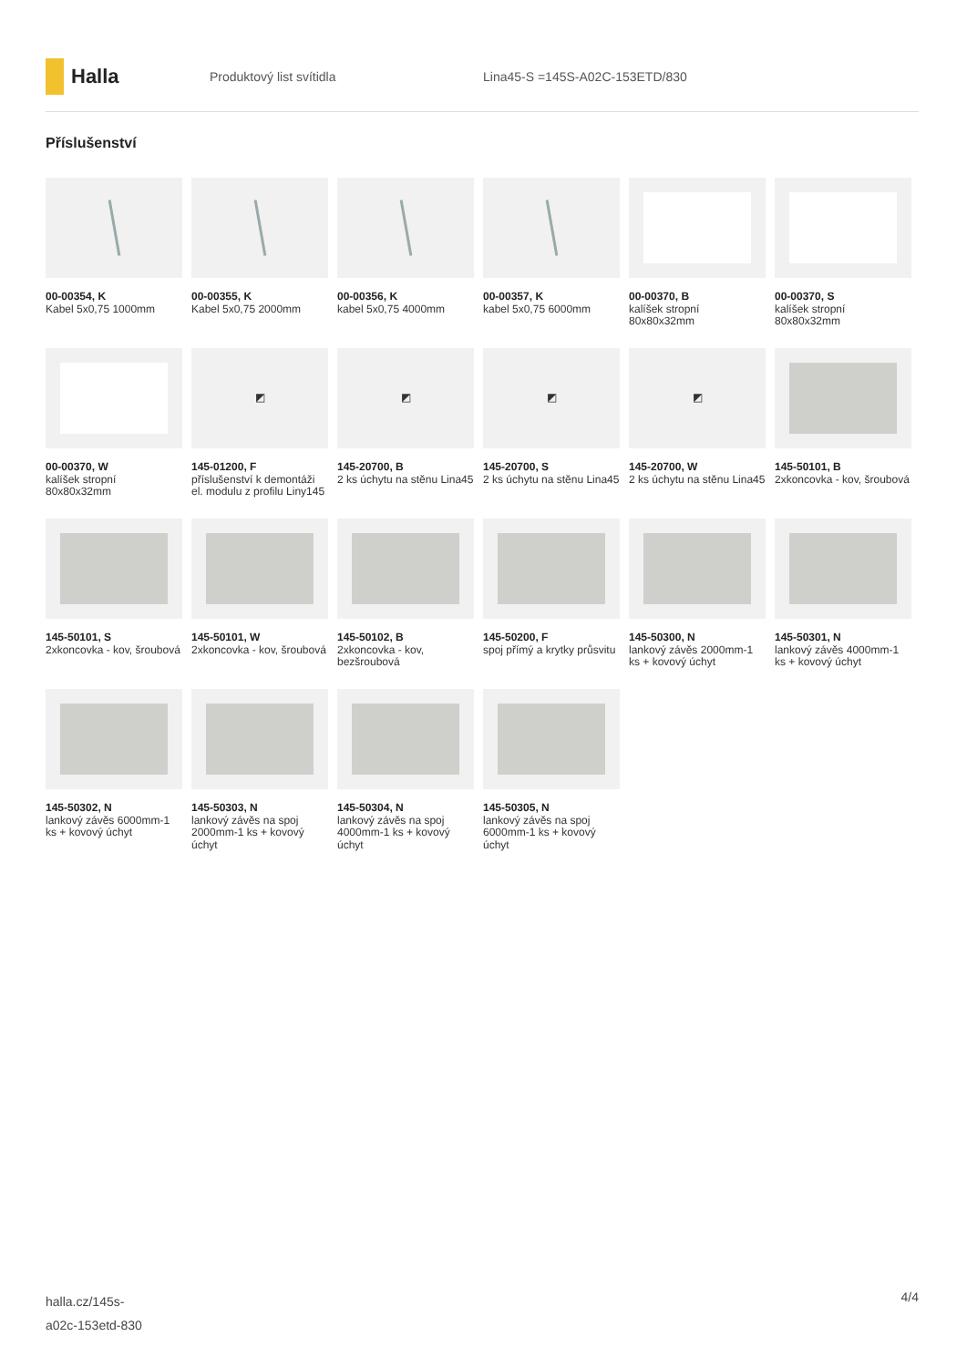Halla
Produktový list svítidla Lina45-S =145S-A02C-153ETD/830
Příslušenství
00-00354, K
Kabel 5x0,75 1000mm
00-00355, K
Kabel 5x0,75 2000mm
00-00356, K
kabel 5x0,75 4000mm
00-00357, K
kabel 5x0,75 6000mm
00-00370, B
kalíšek stropní 80x80x32mm
00-00370, S
kalíšek stropní 80x80x32mm
00-00370, W
kalíšek stropní 80x80x32mm
◩
145-01200, F
příslušenství k demontáži el. modulu z profilu Liny145
◩
145-20700, B
2 ks úchytu na stěnu Lina45
◩
145-20700, S
2 ks úchytu na stěnu Lina45
◩
145-20700, W
2 ks úchytu na stěnu Lina45
145-50101, B
2xkoncovka - kov, šroubová
145-50101, S
2xkoncovka - kov, šroubová
145-50101, W
2xkoncovka - kov, šroubová
145-50102, B
2xkoncovka - kov, bezšroubová
145-50200, F
spoj přímý a krytky průsvitu
145-50300, N
lankový závěs 2000mm-1 ks + kovový úchyt
145-50301, N
lankový závěs 4000mm-1 ks + kovový úchyt
145-50302, N
lankový závěs 6000mm-1 ks + kovový úchyt
145-50303, N
lankový závěs na spoj 2000mm-1 ks + kovový úchyt
145-50304, N
lankový závěs na spoj 4000mm-1 ks + kovový úchyt
145-50305, N
lankový závěs na spoj 6000mm-1 ks + kovový úchyt
halla.cz/145s-
a02c-153etd-830
4/4